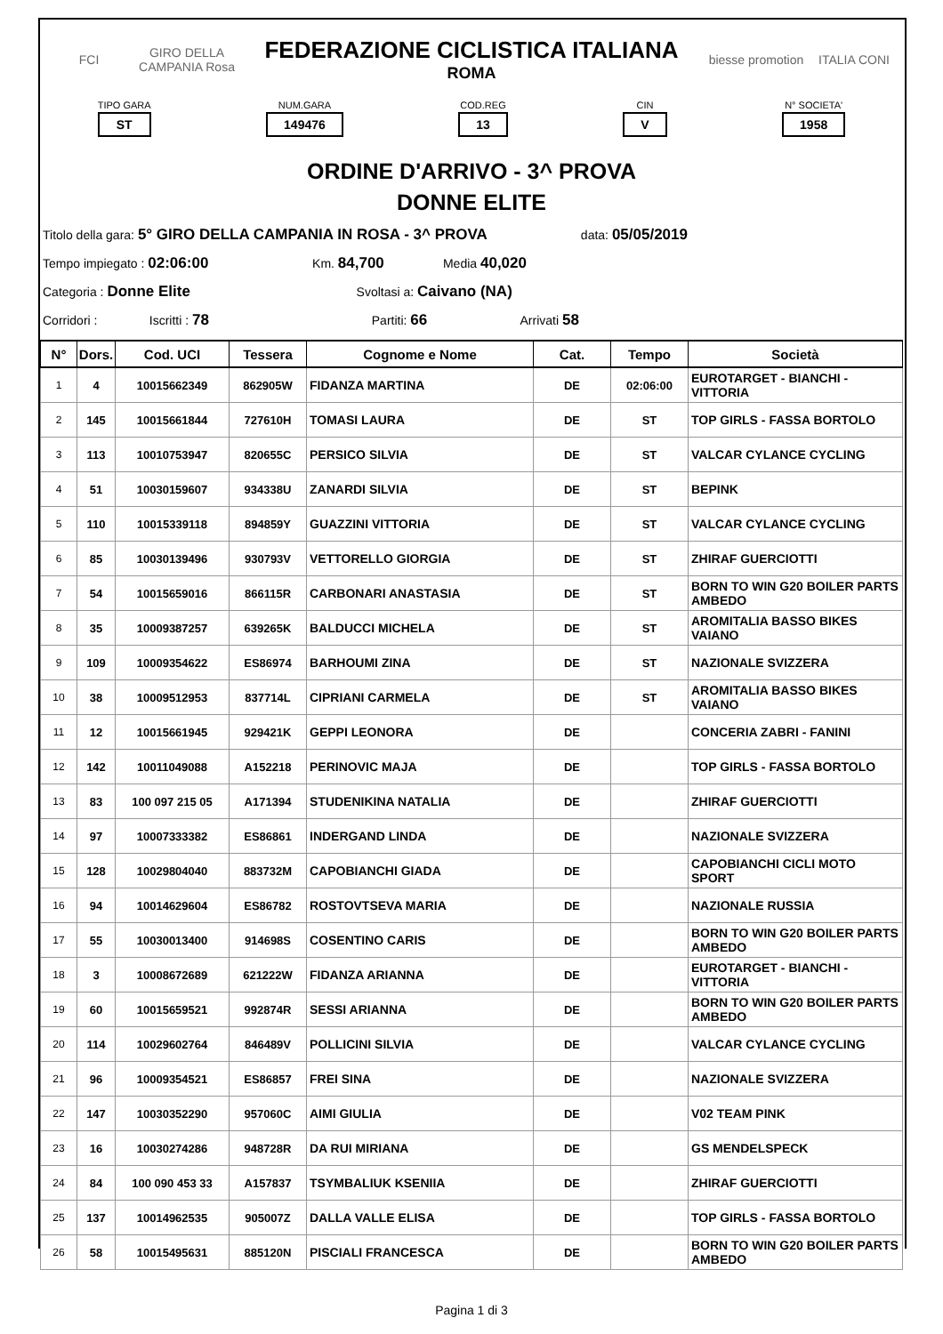FCI
GIRO DELLA CAMPANIA Rosa
FEDERAZIONE CICLISTICA ITALIANA
ROMA
biesse promotion
ITALIA CONI
TIPO GARA
ST
NUM.GARA
149476
COD.REG
13
CIN
V
N° SOCIETA'
1958
ORDINE D'ARRIVO - 3^ PROVA
DONNE ELITE
Titolo della gara: 5° GIRO DELLA CAMPANIA IN ROSA - 3^ PROVA data: 05/05/2019
Tempo impiegato : 02:06:00 Km. 84,700 Media 40,020
Categoria : Donne Elite Svoltasi a: Caivano (NA)
Corridori : Iscritti : 78 Partiti: 66 Arrivati 58
| N° | Dors. | Cod. UCI | Tessera | Cognome e Nome | Cat. | Tempo | Società |
| --- | --- | --- | --- | --- | --- | --- | --- |
| 1 | 4 | 10015662349 | 862905W | FIDANZA MARTINA | DE | 02:06:00 | EUROTARGET - BIANCHI - VITTORIA |
| 2 | 145 | 10015661844 | 727610H | TOMASI LAURA | DE | ST | TOP GIRLS - FASSA BORTOLO |
| 3 | 113 | 10010753947 | 820655C | PERSICO SILVIA | DE | ST | VALCAR CYLANCE CYCLING |
| 4 | 51 | 10030159607 | 934338U | ZANARDI SILVIA | DE | ST | BEPINK |
| 5 | 110 | 10015339118 | 894859Y | GUAZZINI VITTORIA | DE | ST | VALCAR CYLANCE CYCLING |
| 6 | 85 | 10030139496 | 930793V | VETTORELLO GIORGIA | DE | ST | ZHIRAF GUERCIOTTI |
| 7 | 54 | 10015659016 | 866115R | CARBONARI ANASTASIA | DE | ST | BORN TO WIN G20 BOILER PARTS AMBEDO |
| 8 | 35 | 10009387257 | 639265K | BALDUCCI MICHELA | DE | ST | AROMITALIA BASSO BIKES VAIANO |
| 9 | 109 | 10009354622 | ES86974 | BARHOUMI ZINA | DE | ST | NAZIONALE SVIZZERA |
| 10 | 38 | 10009512953 | 837714L | CIPRIANI CARMELA | DE | ST | AROMITALIA BASSO BIKES VAIANO |
| 11 | 12 | 10015661945 | 929421K | GEPPI LEONORA | DE | | CONCERIA ZABRI - FANINI |
| 12 | 142 | 10011049088 | A152218 | PERINOVIC MAJA | DE | | TOP GIRLS - FASSA BORTOLO |
| 13 | 83 | 100 097 215 05 | A171394 | STUDENIKINA NATALIA | DE | | ZHIRAF GUERCIOTTI |
| 14 | 97 | 10007333382 | ES86861 | INDERGAND LINDA | DE | | NAZIONALE SVIZZERA |
| 15 | 128 | 10029804040 | 883732M | CAPOBIANCHI GIADA | DE | | CAPOBIANCHI CICLI MOTO SPORT |
| 16 | 94 | 10014629604 | ES86782 | ROSTOVTSEVA MARIA | DE | | NAZIONALE RUSSIA |
| 17 | 55 | 10030013400 | 914698S | COSENTINO CARIS | DE | | BORN TO WIN G20 BOILER PARTS AMBEDO |
| 18 | 3 | 10008672689 | 621222W | FIDANZA ARIANNA | DE | | EUROTARGET - BIANCHI - VITTORIA |
| 19 | 60 | 10015659521 | 992874R | SESSI ARIANNA | DE | | BORN TO WIN G20 BOILER PARTS AMBEDO |
| 20 | 114 | 10029602764 | 846489V | POLLICINI SILVIA | DE | | VALCAR CYLANCE CYCLING |
| 21 | 96 | 10009354521 | ES86857 | FREI SINA | DE | | NAZIONALE SVIZZERA |
| 22 | 147 | 10030352290 | 957060C | AIMI GIULIA | DE | | V02 TEAM PINK |
| 23 | 16 | 10030274286 | 948728R | DA RUI MIRIANA | DE | | GS MENDELSPECK |
| 24 | 84 | 100 090 453 33 | A157837 | TSYMBALIUK KSENIIA | DE | | ZHIRAF GUERCIOTTI |
| 25 | 137 | 10014962535 | 905007Z | DALLA VALLE ELISA | DE | | TOP GIRLS - FASSA BORTOLO |
| 26 | 58 | 10015495631 | 885120N | PISCIALI FRANCESCA | DE | | BORN TO WIN G20 BOILER PARTS AMBEDO |
Pagina 1 di 3